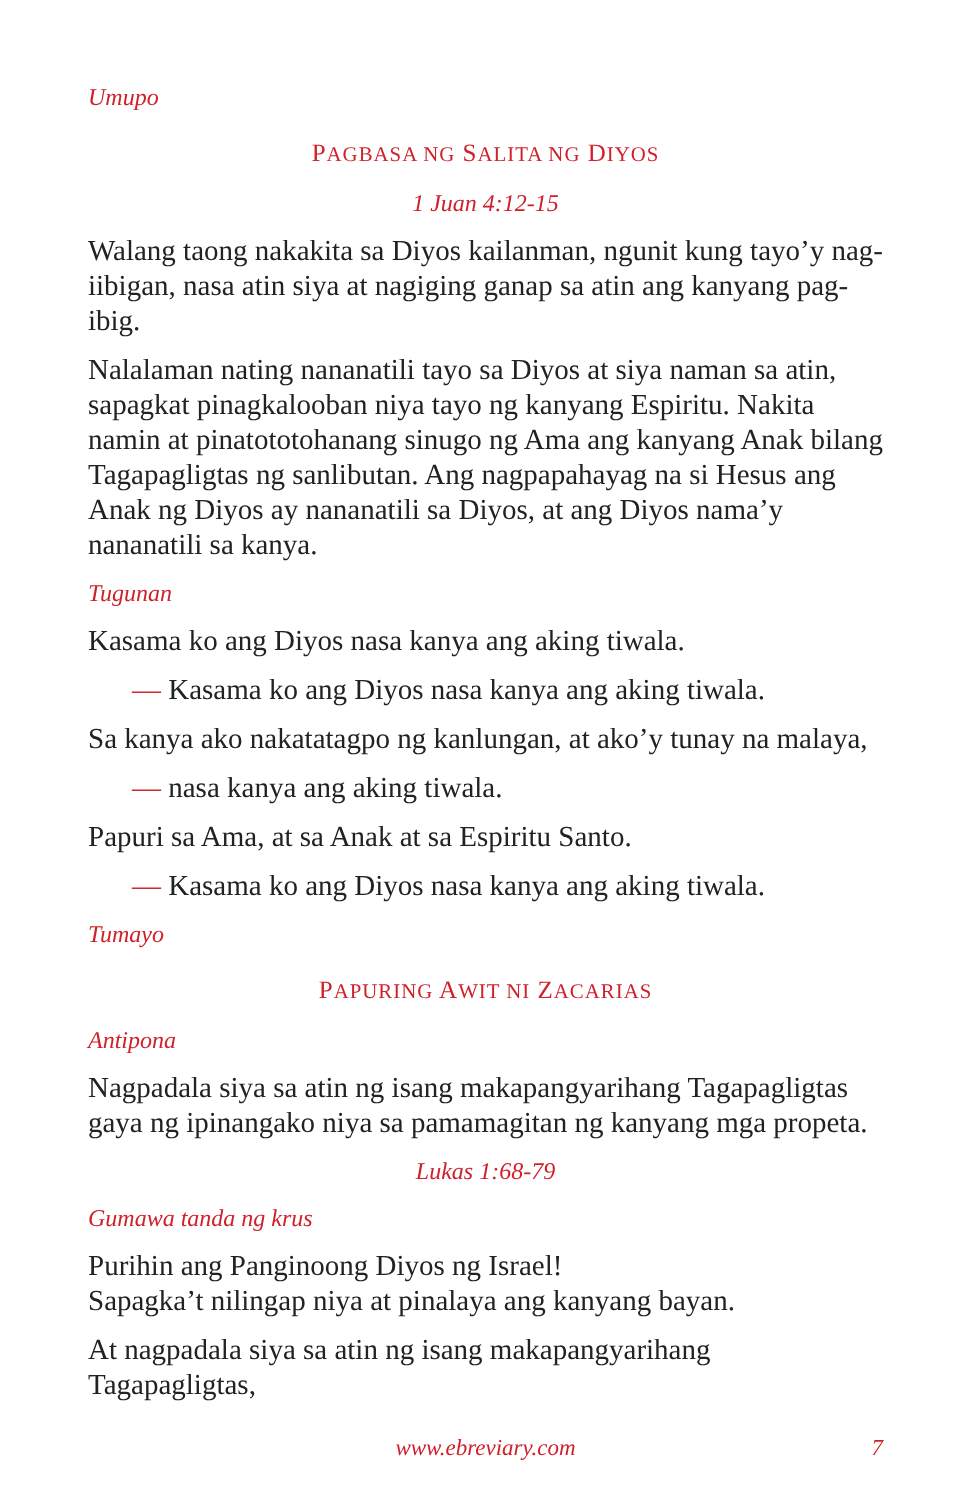Umupo
PAGBASA NG SALITA NG DIYOS
1 Juan 4:12-15
Walang taong nakakita sa Diyos kailanman, ngunit kung tayo’y nag-iibigan, nasa atin siya at nagiging ganap sa atin ang kanyang pag-ibig.
Nalalaman nating nananatili tayo sa Diyos at siya naman sa atin, sapagkat pinagkalooban niya tayo ng kanyang Espiritu. Nakita namin at pinatototohanang sinugo ng Ama ang kanyang Anak bilang Tagapagligtas ng sanlibutan. Ang nagpapahayag na si Hesus ang Anak ng Diyos ay nananatili sa Diyos, at ang Diyos nama’y nananatili sa kanya.
Tugunan
Kasama ko ang Diyos nasa kanya ang aking tiwala.
— Kasama ko ang Diyos nasa kanya ang aking tiwala.
Sa kanya ako nakatatagpo ng kanlungan, at ako’y tunay na malaya,
— nasa kanya ang aking tiwala.
Papuri sa Ama, at sa Anak at sa Espiritu Santo.
— Kasama ko ang Diyos nasa kanya ang aking tiwala.
Tumayo
PAPURING AWIT NI ZACARIAS
Antipona
Nagpadala siya sa atin ng isang makapangyarihang Tagapagligtas gaya ng ipinangako niya sa pamamagitan ng kanyang mga propeta.
Lukas 1:68-79
Gumawa tanda ng krus
Purihin ang Panginoong Diyos ng Israel!
Sapagka’t nilingap niya at pinalaya ang kanyang bayan.
At nagpadala siya sa atin ng isang makapangyarihang Tagapagligtas,
www.ebreviary.com 7